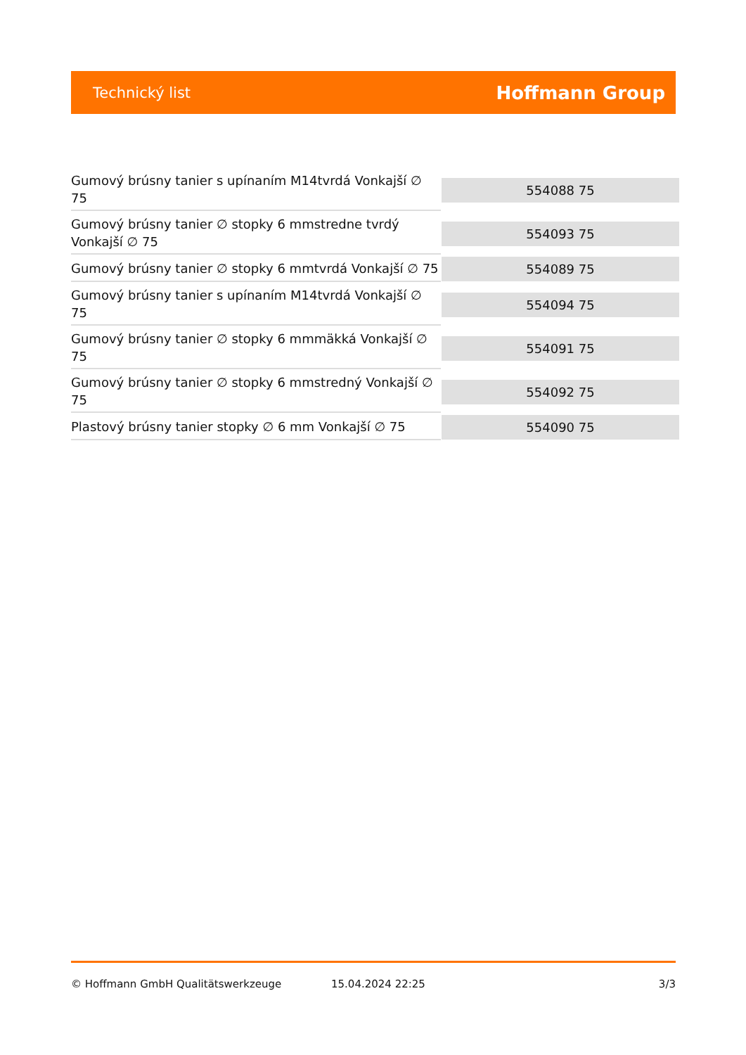Technický list
Hoffmann Group
| Gumový brúsny tanier s upínaním M14tvrdá Vonkajší ∅ 75 | 554088 75 |
| Gumový brúsny tanier ∅ stopky 6 mmstredne tvrdý Vonkajší ∅ 75 | 554093 75 |
| Gumový brúsny tanier ∅ stopky 6 mmtvrdá Vonkajší ∅ 75 | 554089 75 |
| Gumový brúsny tanier s upínaním M14tvrdá Vonkajší ∅ 75 | 554094 75 |
| Gumový brúsny tanier ∅ stopky 6 mmmäkká Vonkajší ∅ 75 | 554091 75 |
| Gumový brúsny tanier ∅ stopky 6 mmstredný Vonkajší ∅ 75 | 554092 75 |
| Plastový brúsny tanier stopky ∅ 6 mm Vonkajší ∅ 75 | 554090 75 |
© Hoffmann GmbH Qualitätswerkzeuge 15.04.2024 22:25 3/3